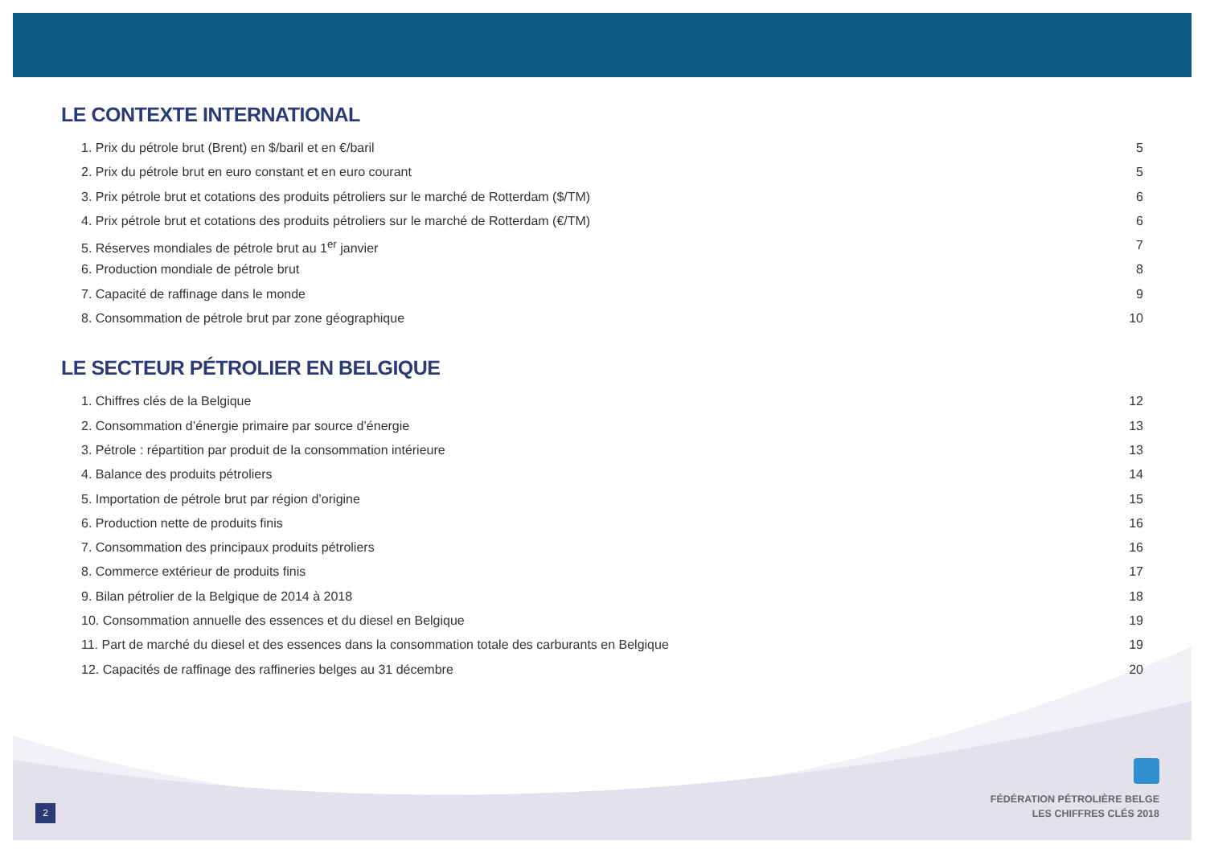LE CONTEXTE INTERNATIONAL
1. Prix du pétrole brut (Brent) en $/baril et en €/baril 5
2. Prix du pétrole brut en euro constant et en euro courant 5
3. Prix pétrole brut et cotations des produits pétroliers sur le marché de Rotterdam ($/TM) 6
4. Prix pétrole brut et cotations des produits pétroliers sur le marché de Rotterdam (€/TM) 6
5. Réserves mondiales de pétrole brut au 1<sup>er</sup> janvier 7
6. Production mondiale de pétrole brut 8
7. Capacité de raffinage dans le monde 9
8. Consommation de pétrole brut par zone géographique 10
LE SECTEUR PÉTROLIER EN BELGIQUE
1. Chiffres clés de la Belgique 12
2. Consommation d’énergie primaire par source d’énergie 13
3. Pétrole : répartition par produit de la consommation intérieure 13
4. Balance des produits pétroliers 14
5. Importation de pétrole brut par région d’origine 15
6. Production nette de produits finis 16
7. Consommation des principaux produits pétroliers 16
8. Commerce extérieur de produits finis 17
9. Bilan pétrolier de la Belgique de 2014 à 2018 18
10. Consommation annuelle des essences et du diesel en Belgique 19
11. Part de marché du diesel et des essences dans la consommation totale des carburants en Belgique 19
12. Capacités de raffinage des raffineries belges au 31 décembre 20
FÉDÉRATION PÉTROLIÈRE BELGE
LES CHIFFRES CLÉS 2018
2